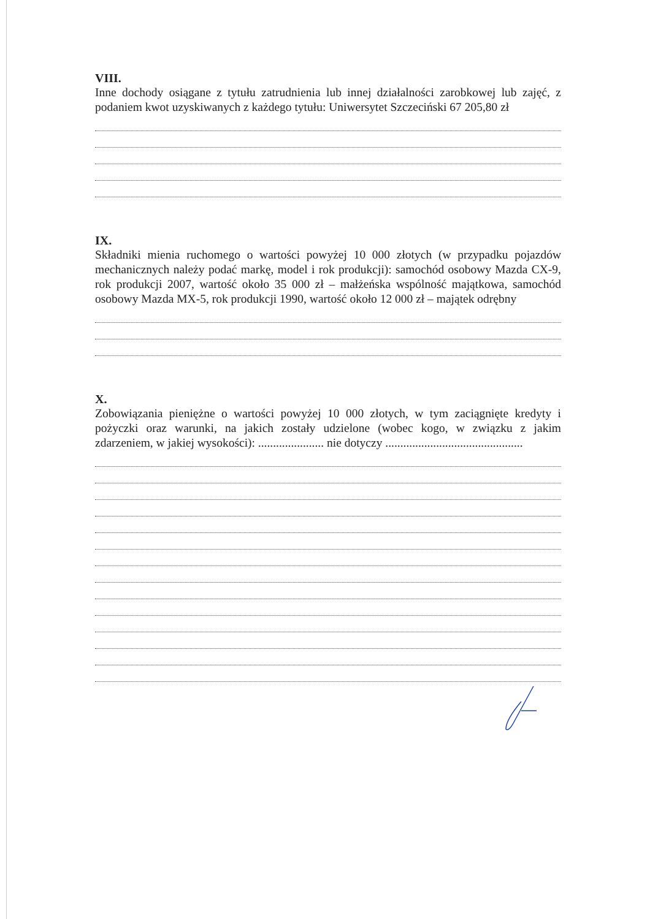VIII.
Inne dochody osiągane z tytułu zatrudnienia lub innej działalności zarobkowej lub zajęć, z podaniem kwot uzyskiwanych z każdego tytułu: Uniwersytet Szczeciński 67 205,80 zł
IX.
Składniki mienia ruchomego o wartości powyżej 10 000 złotych (w przypadku pojazdów mechanicznych należy podać markę, model i rok produkcji): samochód osobowy Mazda CX-9, rok produkcji 2007, wartość około 35 000 zł – małżeńska wspólność majątkowa, samochód osobowy Mazda MX-5, rok produkcji 1990, wartość około 12 000 zł – majątek odrębny
X.
Zobowiązania pieniężne o wartości powyżej 10 000 złotych, w tym zaciągnięte kredyty i pożyczki oraz warunki, na jakich zostały udzielone (wobec kogo, w związku z jakim zdarzeniem, w jakiej wysokości): ...................... nie dotyczy ..............................................